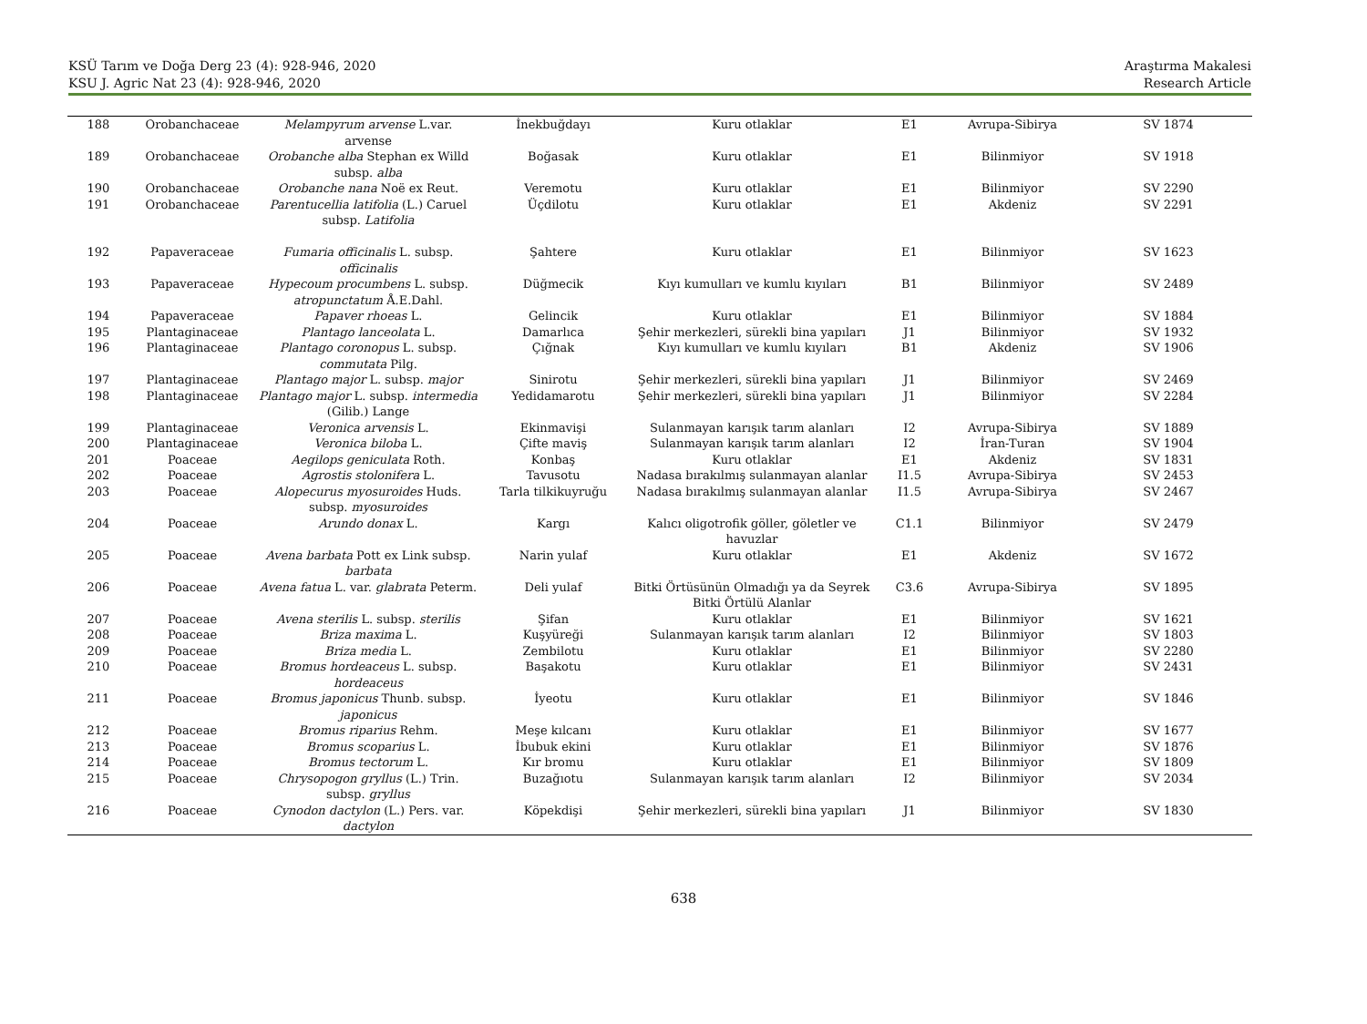KSÜ Tarım ve Doğa Derg 23 (4): 928-946, 2020
KSU J. Agric Nat 23 (4): 928-946, 2020
Araştırma Makalesi
Research Article
| 188 | Orobanchaceae | Melampyrum arvense L.var. arvense | İnekbuğdayı | Kuru otlaklar | E1 | Avrupa-Sibirya | SV 1874 |
| 189 | Orobanchaceae | Orobanche alba Stephan ex Willd subsp. alba | Boğasak | Kuru otlaklar | E1 | Bilinmiyor | SV 1918 |
| 190 | Orobanchaceae | Orobanche nana Noë ex Reut. | Veremotu | Kuru otlaklar | E1 | Bilinmiyor | SV 2290 |
| 191 | Orobanchaceae | Parentucellia latifolia (L.) Caruel subsp. Latifolia | Üçdilotu | Kuru otlaklar | E1 | Akdeniz | SV 2291 |
| 192 | Papaveraceae | Fumaria officinalis L. subsp. officinalis | Şahtere | Kuru otlaklar | E1 | Bilinmiyor | SV 1623 |
| 193 | Papaveraceae | Hypecoum procumbens L. subsp. atropunctatum Å.E.Dahl. | Düğmecik | Kıyı kumulları ve kumlu kıyıları | B1 | Bilinmiyor | SV 2489 |
| 194 | Papaveraceae | Papaver rhoeas L. | Gelincik | Kuru otlaklar | E1 | Bilinmiyor | SV 1884 |
| 195 | Plantaginaceae | Plantago lanceolata L. | Damarlıca | Şehir merkezleri, sürekli bina yapıları | J1 | Bilinmiyor | SV 1932 |
| 196 | Plantaginaceae | Plantago coronopus L. subsp. commutata Pilg. | Çığnak | Kıyı kumulları ve kumlu kıyıları | B1 | Akdeniz | SV 1906 |
| 197 | Plantaginaceae | Plantago major L. subsp. major | Sinirotu | Şehir merkezleri, sürekli bina yapıları | J1 | Bilinmiyor | SV 2469 |
| 198 | Plantaginaceae | Plantago major L. subsp. intermedia (Gilib.) Lange | Yedidamarotu | Şehir merkezleri, sürekli bina yapıları | J1 | Bilinmiyor | SV 2284 |
| 199 | Plantaginaceae | Veronica arvensis L. | Ekinmavişi | Sulanmayan karışık tarım alanları | I2 | Avrupa-Sibirya | SV 1889 |
| 200 | Plantaginaceae | Veronica biloba L. | Çifte maviş | Sulanmayan karışık tarım alanları | I2 | İran-Turan | SV 1904 |
| 201 | Poaceae | Aegilops geniculata Roth. | Konbaş | Kuru otlaklar | E1 | Akdeniz | SV 1831 |
| 202 | Poaceae | Agrostis stolonifera L. | Tavusotu | Nadasa bırakılmış sulanmayan alanlar | I1.5 | Avrupa-Sibirya | SV 2453 |
| 203 | Poaceae | Alopecurus myosuroides Huds. subsp. myosuroides | Tarla tilkikuyruğu | Nadasa bırakılmış sulanmayan alanlar | I1.5 | Avrupa-Sibirya | SV 2467 |
| 204 | Poaceae | Arundo donax L. | Kargı | Kalıcı oligotrofik göller, göletler ve havuzlar | C1.1 | Bilinmiyor | SV 2479 |
| 205 | Poaceae | Avena barbata Pott ex Link subsp. barbata | Narin yulaf | Kuru otlaklar | E1 | Akdeniz | SV 1672 |
| 206 | Poaceae | Avena fatua L. var. glabrata Peterm. | Deli yulaf | Bitki Örtüsünün Olmadığı ya da Seyrek Bitki Örtülü Alanlar | C3.6 | Avrupa-Sibirya | SV 1895 |
| 207 | Poaceae | Avena sterilis L. subsp. sterilis | Şifan | Kuru otlaklar | E1 | Bilinmiyor | SV 1621 |
| 208 | Poaceae | Briza maxima L. | Kuşyüreği | Sulanmayan karışık tarım alanları | I2 | Bilinmiyor | SV 1803 |
| 209 | Poaceae | Briza media L. | Zembilotu | Kuru otlaklar | E1 | Bilinmiyor | SV 2280 |
| 210 | Poaceae | Bromus hordeaceus L. subsp. hordeaceus | Başakotu | Kuru otlaklar | E1 | Bilinmiyor | SV 2431 |
| 211 | Poaceae | Bromus japonicus Thunb. subsp. japonicus | İyeotu | Kuru otlaklar | E1 | Bilinmiyor | SV 1846 |
| 212 | Poaceae | Bromus riparius Rehm. | Meşe kılcanı | Kuru otlaklar | E1 | Bilinmiyor | SV 1677 |
| 213 | Poaceae | Bromus scoparius L. | İbubuk ekini | Kuru otlaklar | E1 | Bilinmiyor | SV 1876 |
| 214 | Poaceae | Bromus tectorum L. | Kır bromu | Kuru otlaklar | E1 | Bilinmiyor | SV 1809 |
| 215 | Poaceae | Chrysopogon gryllus (L.) Trin. subsp. gryllus | Buzağıotu | Sulanmayan karışık tarım alanları | I2 | Bilinmiyor | SV 2034 |
| 216 | Poaceae | Cynodon dactylon (L.) Pers. var. dactylon | Köpekdişi | Şehir merkezleri, sürekli bina yapıları | J1 | Bilinmiyor | SV 1830 |
638